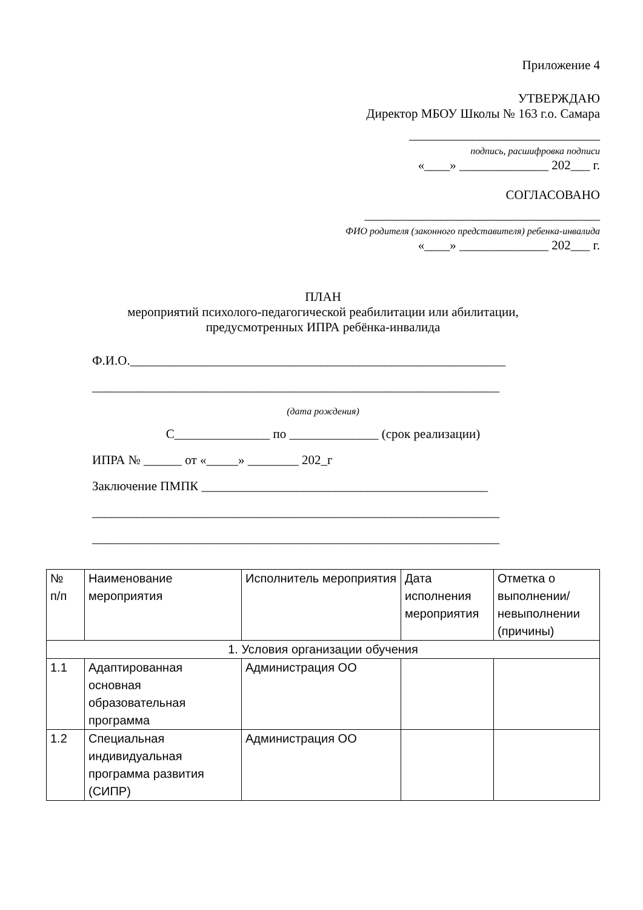Приложение 4
УТВЕРЖДАЮ
Директор МБОУ Школы № 163 г.о. Самара
______________________________
подпись, расшифровка подписи
«____» ______________ 202___ г.
СОГЛАСОВАНО
_____________________________________
ФИО родителя (законного представителя) ребенка-инвалида
«____» ______________ 202___ г.
ПЛАН
мероприятий психолого-педагогической реабилитации или абилитации,
предусмотренных ИПРА ребёнка-инвалида
Ф.И.О.___________________________________________________________
________________________________________________________________
(дата рождения)
С_______________ по ______________ (срок реализации)
ИПРА № ______ от «_____» ________ 202_г
Заключение ПМПК _____________________________________________
________________________________________________________________
________________________________________________________________
| № п/п | Наименование мероприятия | Исполнитель мероприятия | Дата исполнения мероприятия | Отметка о выполнении/ невыполнении (причины) |
| 1. Условия организации обучения | | | | |
| 1.1 | Адаптированная основная образовательная программа | Администрация ОО | | |
| 1.2 | Специальная индивидуальная программа развития (СИПР) | Администрация ОО | | |